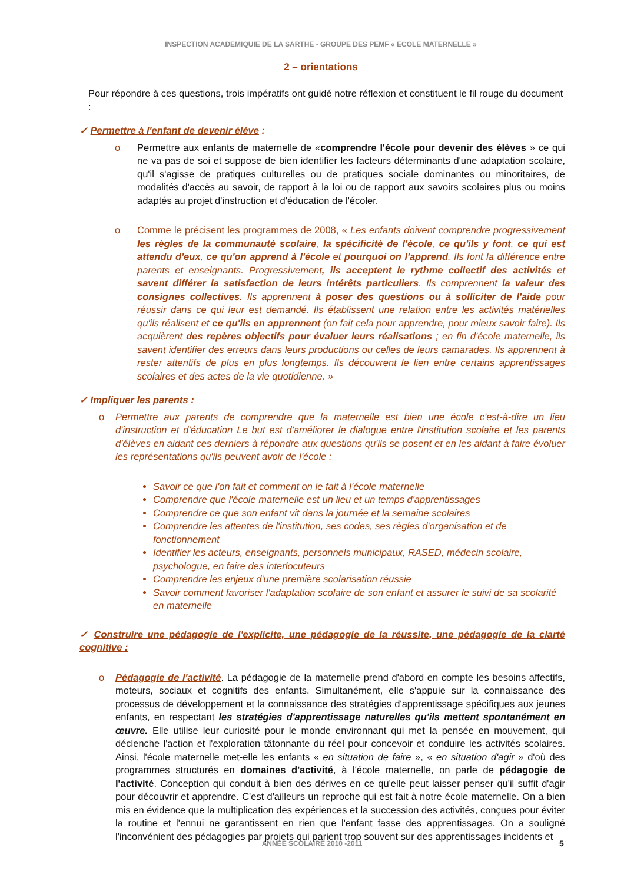INSPECTION ACADEMIQUIE DE LA SARTHE - GROUPE DES PEMF « ECOLE MATERNELLE »
2 – orientations
Pour répondre à ces questions, trois impératifs ont guidé notre réflexion et constituent le fil rouge du document :
✓ Permettre à l'enfant de devenir élève :
o Permettre aux enfants de maternelle de «comprendre l'école pour devenir des élèves » ce qui ne va pas de soi et suppose de bien identifier les facteurs déterminants d'une adaptation scolaire, qu'il s'agisse de pratiques culturelles ou de pratiques sociale dominantes ou minoritaires, de modalités d'accès au savoir, de rapport à la loi ou de rapport aux savoirs scolaires plus ou moins adaptés au projet d'instruction et d'éducation de l'écoler.
o Comme le précisent les programmes de 2008, « Les enfants doivent comprendre progressivement les règles de la communauté scolaire, la spécificité de l'école, ce qu'ils y font, ce qui est attendu d'eux, ce qu'on apprend à l'école et pourquoi on l'apprend. Ils font la différence entre parents et enseignants. Progressivement, ils acceptent le rythme collectif des activités et savent différer la satisfaction de leurs intérêts particuliers. Ils comprennent la valeur des consignes collectives. Ils apprennent à poser des questions ou à solliciter de l'aide pour réussir dans ce qui leur est demandé. Ils établissent une relation entre les activités matérielles qu'ils réalisent et ce qu'ils en apprennent (on fait cela pour apprendre, pour mieux savoir faire). Ils acquièrent des repères objectifs pour évaluer leurs réalisations ; en fin d'école maternelle, ils savent identifier des erreurs dans leurs productions ou celles de leurs camarades. Ils apprennent à rester attentifs de plus en plus longtemps. Ils découvrent le lien entre certains apprentissages scolaires et des actes de la vie quotidienne. »
✓ Impliquer les parents :
o Permettre aux parents de comprendre que la maternelle est bien une école c'est-à-dire un lieu d'instruction et d'éducation Le but est d'améliorer le dialogue entre l'institution scolaire et les parents d'élèves en aidant ces derniers à répondre aux questions qu'ils se posent et en les aidant à faire évoluer les représentations qu'ils peuvent avoir de l'école :
Savoir ce que l'on fait et comment on le fait à l'école maternelle
Comprendre que l'école maternelle est un lieu et un temps d'apprentissages
Comprendre ce que son enfant vit dans la journée et la semaine scolaires
Comprendre les attentes de l'institution, ses codes, ses règles d'organisation et de fonctionnement
Identifier les acteurs, enseignants, personnels municipaux, RASED, médecin scolaire, psychologue, en faire des interlocuteurs
Comprendre les enjeux d'une première scolarisation réussie
Savoir comment favoriser l'adaptation scolaire de son enfant et assurer le suivi de sa scolarité en maternelle
✓ Construire une pédagogie de l'explicite, une pédagogie de la réussite, une pédagogie de la clarté cognitive :
o Pédagogie de l'activité. La pédagogie de la maternelle prend d'abord en compte les besoins affectifs, moteurs, sociaux et cognitifs des enfants. Simultanément, elle s'appuie sur la connaissance des processus de développement et la connaissance des stratégies d'apprentissage spécifiques aux jeunes enfants, en respectant les stratégies d'apprentissage naturelles qu'ils mettent spontanément en œuvre. Elle utilise leur curiosité pour le monde environnant qui met la pensée en mouvement, qui déclenche l'action et l'exploration tâtonnante du réel pour concevoir et conduire les activités scolaires. Ainsi, l'école maternelle met-elle les enfants « en situation de faire », « en situation d'agir » d'où des programmes structurés en domaines d'activité, à l'école maternelle, on parle de pédagogie de l'activité. Conception qui conduit à bien des dérives en ce qu'elle peut laisser penser qu'il suffit d'agir pour découvrir et apprendre. C'est d'ailleurs un reproche qui est fait à notre école maternelle. On a bien mis en évidence que la multiplication des expériences et la succession des activités, conçues pour éviter la routine et l'ennui ne garantissent en rien que l'enfant fasse des apprentissages. On a souligné l'inconvénient des pédagogies par projets qui parient trop souvent sur des apprentissages incidents et
ANNEE SCOLAIRE 2010 -2011 5